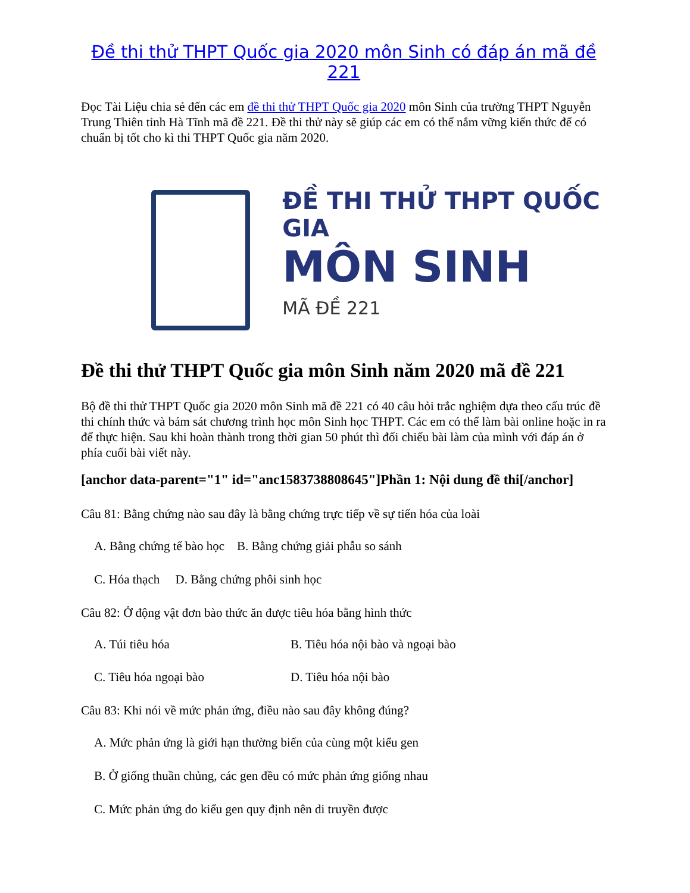Đề thi thử THPT Quốc gia 2020 môn Sinh có đáp án mã đề 221
Đọc Tài Liệu chia sẻ đến các em đề thi thử THPT Quốc gia 2020 môn Sinh của trường THPT Nguyễn Trung Thiên tỉnh Hà Tĩnh mã đề 221. Đề thi thử này sẽ giúp các em có thể nắm vững kiến thức để có chuẩn bị tốt cho kì thi THPT Quốc gia năm 2020.
ĐỀ THI THỬ THPT QUỐC GIA
MÔN SINH
MÃ ĐỀ 221
Đề thi thử THPT Quốc gia môn Sinh năm 2020 mã đề 221
Bộ đề thi thử THPT Quốc gia 2020 môn Sinh mã đề 221 có 40 câu hỏi trắc nghiệm dựa theo cấu trúc đề thi chính thức và bám sát chương trình học môn Sinh học THPT. Các em có thể làm bài online hoặc in ra để thực hiện. Sau khi hoàn thành trong thời gian 50 phút thì đối chiếu bài làm của mình với đáp án ở phía cuối bài viết này.
[anchor data-parent="1" id="anc1583738808645"]Phần 1: Nội dung đề thi[/anchor]
Câu 81: Bằng chứng nào sau đây là bằng chứng trực tiếp về sự tiến hóa của loài
A. Bằng chứng tế bào học B. Bằng chứng giải phẫu so sánh
C. Hóa thạch D. Bằng chứng phôi sinh học
Câu 82: Ở động vật đơn bào thức ăn được tiêu hóa bằng hình thức
A. Túi tiêu hóa B. Tiêu hóa nội bào và ngoại bào
C. Tiêu hóa ngoại bào D. Tiêu hóa nội bào
Câu 83: Khi nói về mức phản ứng, điều nào sau đây không đúng?
A. Mức phản ứng là giới hạn thường biến của cùng một kiểu gen
B. Ở giống thuần chủng, các gen đều có mức phản ứng giống nhau
C. Mức phản ứng do kiểu gen quy định nên di truyền được